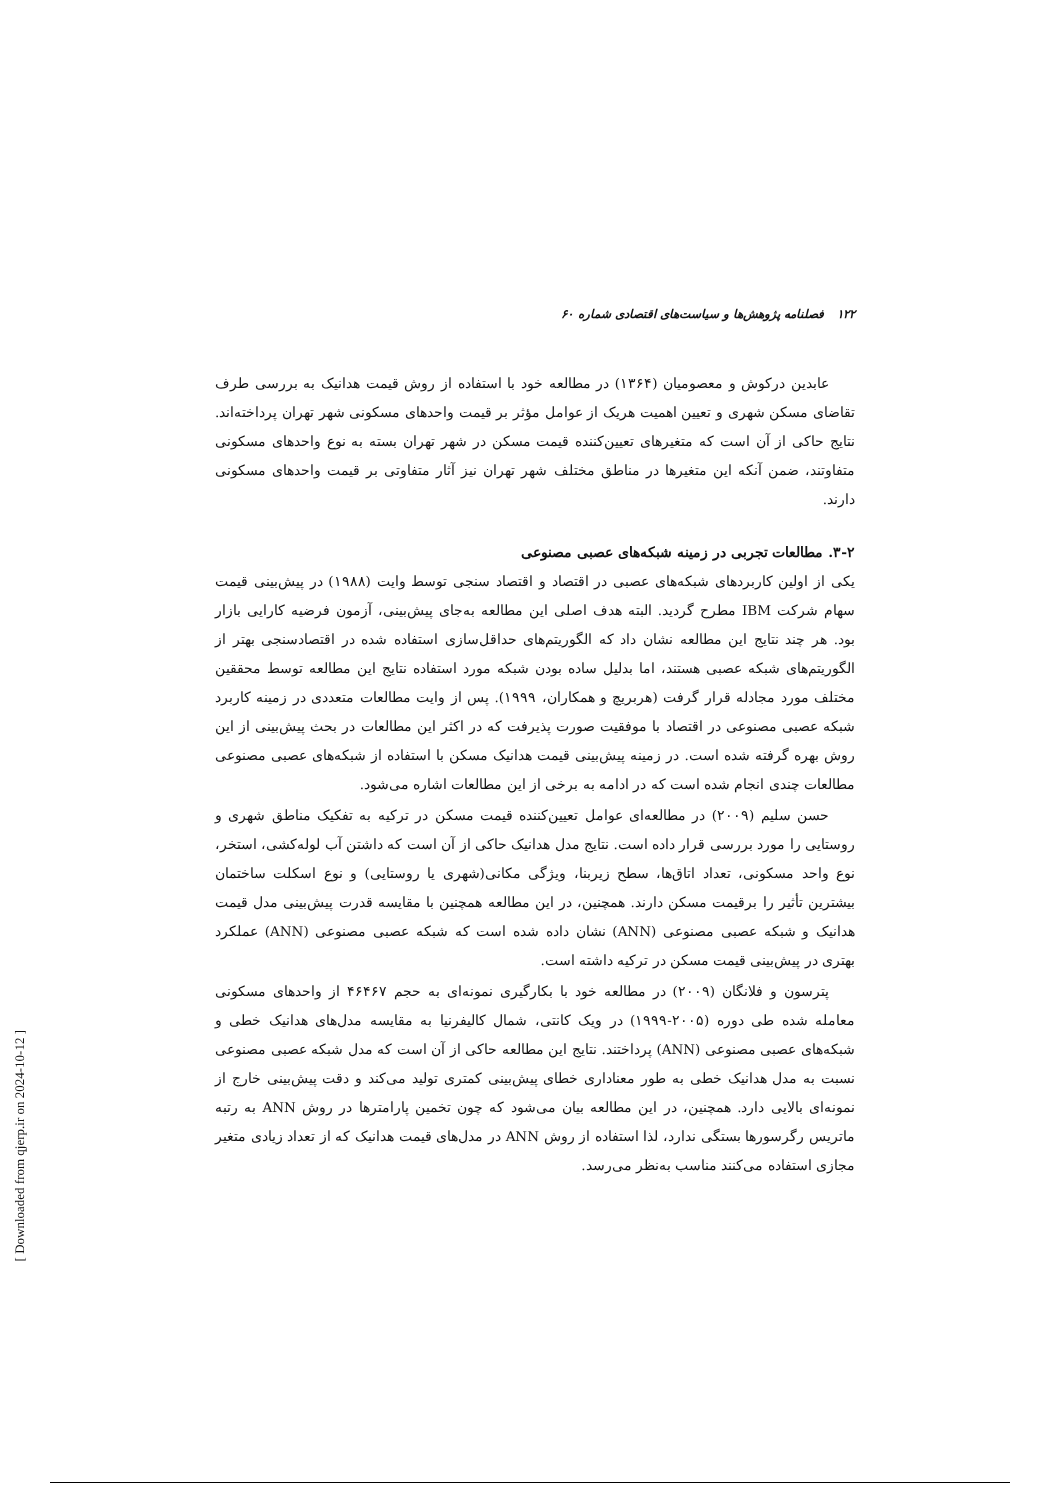۱۲۲ فصلنامه پژوهش‌ها و سیاست‌های اقتصادی شماره ۶۰
عابدین درکوش و معصومیان (۱۳۶۴) در مطالعه خود با استفاده از روش قیمت هدانیک به بررسی طرف تقاضای مسکن شهری و تعیین اهمیت هریک از عوامل مؤثر بر قیمت واحدهای مسکونی شهر تهران پرداخته‌اند. نتایج حاکی از آن است که متغیرهای تعیین‌کننده قیمت مسکن در شهر تهران بسته به نوع واحدهای مسکونی متفاوتند، ضمن آنکه این متغیرها در مناطق مختلف شهر تهران نیز آثار متفاوتی بر قیمت واحدهای مسکونی دارند.
۳-۲. مطالعات تجربی در زمینه شبکه‌های عصبی مصنوعی
یکی از اولین کاربردهای شبکه‌های عصبی در اقتصاد و اقتصاد سنجی توسط وایت (۱۹۸۸) در پیش‌بینی قیمت سهام شرکت IBM مطرح گردید. البته هدف اصلی این مطالعه به‌جای پیش‌بینی، آزمون فرضیه کارایی بازار بود. هر چند نتایج این مطالعه نشان داد که الگوریتم‌های حداقل‌سازی استفاده شده در اقتصادسنجی بهتر از الگوریتم‌های شبکه عصبی هستند، اما بدلیل ساده بودن شبکه مورد استفاده نتایج این مطالعه توسط محققین مختلف مورد مجادله قرار گرفت (هربریچ و همکاران، ۱۹۹۹). پس از وایت مطالعات متعددی در زمینه کاربرد شبکه عصبی مصنوعی در اقتصاد با موفقیت صورت پذیرفت که در اکثر این مطالعات در بحث پیش‌بینی از این روش بهره گرفته شده است. در زمینه پیش‌بینی قیمت هدانیک مسکن با استفاده از شبکه‌های عصبی مصنوعی مطالعات چندی انجام شده است که در ادامه به برخی از این مطالعات اشاره می‌شود.
حسن سلیم (۲۰۰۹) در مطالعه‌ای عوامل تعیین‌کننده قیمت مسکن در ترکیه به تفکیک مناطق شهری و روستایی را مورد بررسی قرار داده است. نتایج مدل هدانیک حاکی از آن است که داشتن آب لوله‌کشی، استخر، نوع واحد مسکونی، تعداد اتاق‌ها، سطح زیربنا، ویژگی مکانی(شهری یا روستایی) و نوع اسکلت ساختمان بیشترین تأثیر را برقیمت مسکن دارند. همچنین، در این مطالعه همچنین با مقایسه قدرت پیش‌بینی مدل قیمت هدانیک و شبکه عصبی مصنوعی (ANN) نشان داده شده است که شبکه عصبی مصنوعی (ANN) عملکرد بهتری در پیش‌بینی قیمت مسکن در ترکیه داشته است.
پترسون و فلانگان (۲۰۰۹) در مطالعه خود با بکارگیری نمونه‌ای به حجم ۴۶۴۶۷ از واحدهای مسکونی معامله شده طی دوره (۲۰۰۵-۱۹۹۹) در ویک کانتی، شمال کالیفرنیا به مقایسه مدل‌های هدانیک خطی و شبکه‌های عصبی مصنوعی (ANN) پرداختند. نتایج این مطالعه حاکی از آن است که مدل شبکه عصبی مصنوعی نسبت به مدل هدانیک خطی به طور معناداری خطای پیش‌بینی کمتری تولید می‌کند و دقت پیش‌بینی خارج از نمونه‌ای بالایی دارد. همچنین، در این مطالعه بیان می‌شود که چون تخمین پارامترها در روش ANN به رتبه ماتریس رگرسورها بستگی ندارد، لذا استفاده از روش ANN در مدل‌های قیمت هدانیک که از تعداد زیادی متغیر مجازی استفاده می‌کنند مناسب به‌نظر می‌رسد.
[ Downloaded from qjerp.ir on 2024-10-12 ]